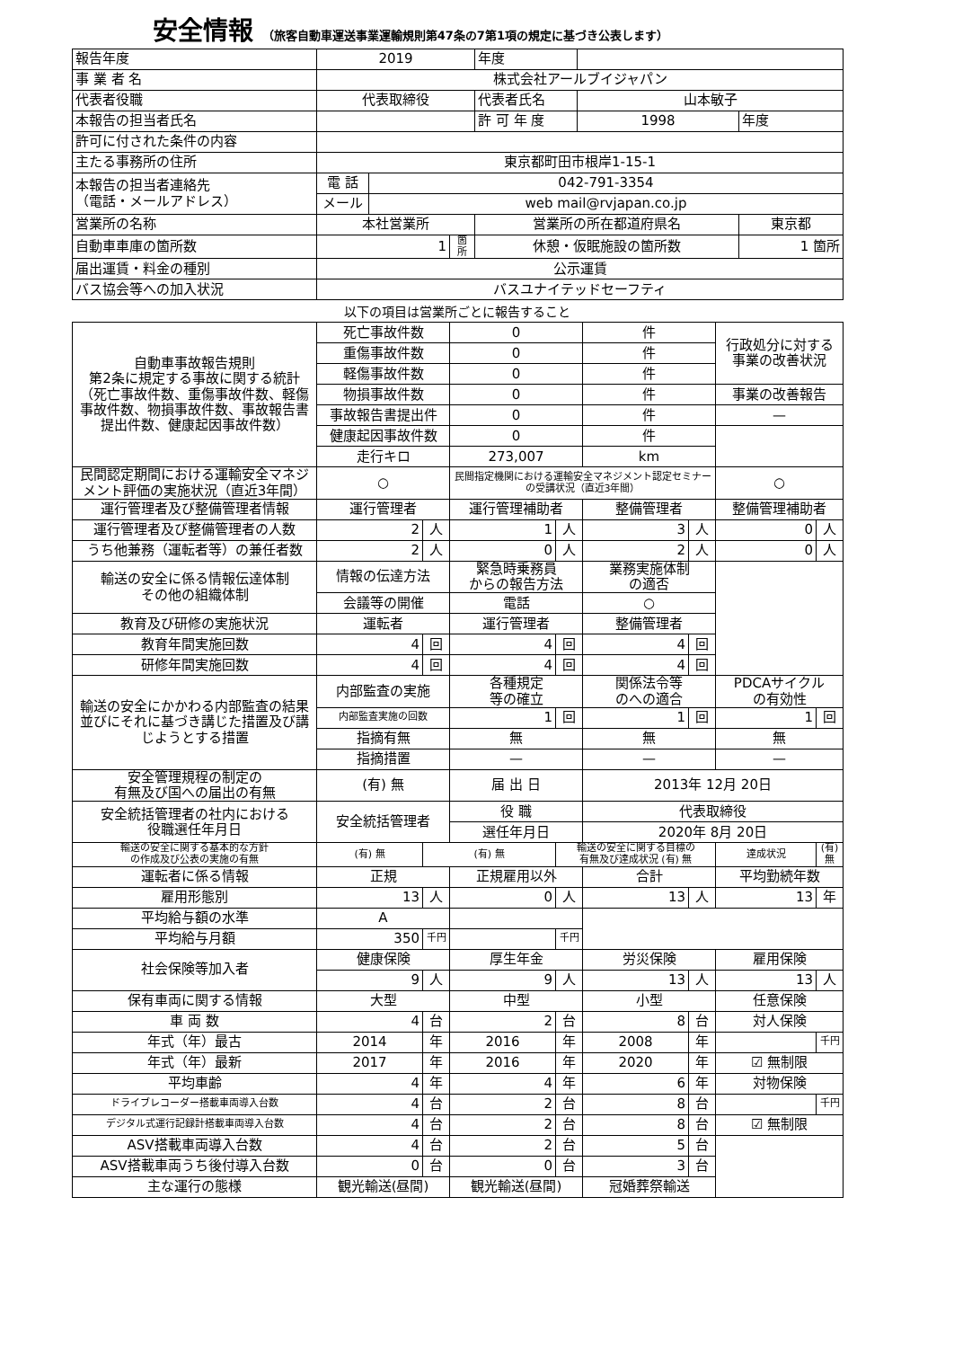安全情報 （旅客自動車運送事業運輸規則第47条の7第1項の規定に基づき公表します）
| 報告年度 | 2019 | | | 年度 | | |
| 事 業 者 名 | 株式会社アールブイジャパン | | | | | |
| 代表者役職 | 代表取締役 | | | 代表者氏名 | 山本敏子 | |
| 本報告の担当者氏名 | | | | 許 可 年 度 | 1998 | 年度 |
| 許可に付された条件の内容 | | | | | | |
| 主たる事務所の住所 | 東京都町田市根岸1-15-1 | | | | | |
| 本報告の担当者連絡先 （電話・メールアドレス） | 電 話 | 042-791-3354 | | | | |
| | メール | web mail@rvjapan.co.jp | | | | |
| 営業所の名称 | 本社営業所 | | | 営業所の所在都道府県名 | | 東京都 |
| 自動車車庫の箇所数 | 1 | | 箇所 | 休憩・仮眠施設の箇所数 | | 1 箇所 |
| 届出運賃・料金の種別 | 公示運賃 | | | | | |
| バス協会等への加入状況 | バスユナイテッドセーフティ | | | | | |
以下の項目は営業所ごとに報告すること
| 自動車事故報告規則 第2条に規定する事故に関する統計 （死亡事故件数、重傷事故件数、軽傷事故件数、物損事故件数、事故報告書提出件数、健康起因事故件数） | 死亡事故件数 | | 0 | | 件 | | 行政処分に対する 事業の改善状況 | |
| | 重傷事故件数 | | 0 | | 件 | | | |
| | 軽傷事故件数 | | 0 | | 件 | | | |
| | 物損事故件数 | | 0 | | 件 | | 事業の改善報告 | |
| | 事故報告書提出件 | | 0 | | 件 | | — | |
| | 健康起因事故件数 | | 0 | | 件 | | | |
| | 走行キロ | | 273,007 | | km | | | |
| 民間認定期間における運輸安全マネジメント評価の実施状況（直近3年間） | ○ | | 民間指定機関における運輸安全マネジメント認定セミナーの受講状況（直近3年間） | | | | ○ | |
| 運行管理者及び整備管理者情報 | 運行管理者 | | 運行管理補助者 | | 整備管理者 | | 整備管理補助者 | |
| 運行管理者及び整備管理者の人数 | 2 | 人 | 1 | 人 | 3 | 人 | 0 | 人 |
| うち他兼務（運転者等）の兼任者数 | 2 | 人 | 0 | 人 | 2 | 人 | 0 | 人 |
| 輸送の安全に係る情報伝達体制 その他の組織体制 | 情報の伝達方法 | | 緊急時乗務員 からの報告方法 | | 業務実施体制 の適否 | | | |
| | 会議等の開催 | | 電話 | | ○ | | | |
| 教育及び研修の実施状況 | 運転者 | | 運行管理者 | | 整備管理者 | | | |
| 教育年間実施回数 | 4 | 回 | 4 | 回 | 4 | 回 | | |
| 研修年間実施回数 | 4 | 回 | 4 | 回 | 4 | 回 | | |
| 輸送の安全にかかわる内部監査の結果並びにそれに基づき講じた措置及び講じようとする措置 | 内部監査の実施 | | 各種規定 等の確立 | | 関係法令等 のへの適合 | | PDCAサイクル の有効性 | |
| | 内部監査実施の回数 | | 1 | 回 | 1 | 回 | 1 | 回 |
| | 指摘有無 | | 無 | | 無 | | 無 | |
| | 指摘措置 | | — | | — | | — | |
| 安全管理規程の制定の 有無及び国への届出の有無 | (有) 無 | | 届 出 日 | | 2013年 12月 20日 | | | |
| 安全統括管理者の社内における 役職選任年月日 | 安全統括管理者 | | 役 職 | | 代表取締役 | | | |
| | | | 選任年月日 | | 2020年 8月 20日 | | | |
| 輸送の安全に関する基本的な方針 の作成及び公表の実施の有無 | (有) 無 | (有) 無 | | 輸送の安全に関する目標の 有無及び達成状況 (有) 無 | | | 達成状況 | (有) 無 |
| 運転者に係る情報 | 正規 | | 正規雇用以外 | | 合計 | | 平均勤続年数 | |
| 雇用形態別 | 13 | 人 | 0 | 人 | 13 | 人 | 13 | 年 |
| 平均給与額の水準 | A | | | | | | | |
| 平均給与月額 | 350 | 千円 | | 千円 | | | | |
| 社会保険等加入者 | 健康保険 | | 厚生年金 | | 労災保険 | | 雇用保険 | |
| | 9 | 人 | 9 | 人 | 13 | 人 | 13 | 人 |
| 保有車両に関する情報 | 大型 | | 中型 | | 小型 | | 任意保険 | |
| 車 両 数 | 4 | 台 | 2 | 台 | 8 | 台 | 対人保険 | |
| 年式（年）最古 | 2014 | 年 | 2016 | 年 | 2008 | 年 | | 千円 |
| 年式（年）最新 | 2017 | 年 | 2016 | 年 | 2020 | 年 | ☑ 無制限 | |
| 平均車齢 | 4 | 年 | 4 | 年 | 6 | 年 | 対物保険 | |
| ドライブレコーダー搭載車両導入台数 | 4 | 台 | 2 | 台 | 8 | 台 | | 千円 |
| デジタル式運行記録計搭載車両導入台数 | 4 | 台 | 2 | 台 | 8 | 台 | ☑ 無制限 | |
| ASV搭載車両導入台数 | 4 | 台 | 2 | 台 | 5 | 台 | | |
| ASV搭載車両うち後付導入台数 | 0 | 台 | 0 | 台 | 3 | 台 | | |
| 主な運行の態様 | 観光輸送(昼間) | | 観光輸送(昼間) | | 冠婚葬祭輸送 | | | |